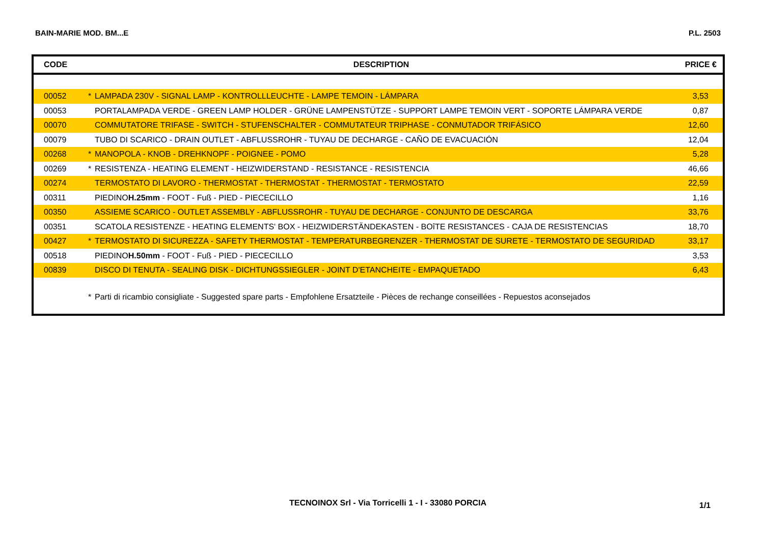BAIN-MARIE MOD. BM...E P.L. 2503
| CODE | | DESCRIPTION | PRICE € |
| --- | --- | --- | --- |
| 00052 | * | LAMPADA 230V - SIGNAL LAMP - KONTROLLLEUCHTE - LAMPE TEMOIN - LÁMPARA | 3,53 |
| 00053 | | PORTALAMPADA VERDE - GREEN LAMP HOLDER - GRÜNE LAMPENSTÜTZE - SUPPORT LAMPE TEMOIN VERT - SOPORTE LÁMPARA VERDE | 0,87 |
| 00070 | | COMMUTATORE TRIFASE - SWITCH - STUFENSCHALTER - COMMUTATEUR TRIPHASE - CONMUTADOR TRIFÁSICO | 12,60 |
| 00079 | | TUBO DI SCARICO - DRAIN OUTLET - ABFLUSSROHR - TUYAU DE DECHARGE - CAÑO DE EVACUACIÓN | 12,04 |
| 00268 | * | MANOPOLA - KNOB - DREHKNOPF - POIGNEE - POMO | 5,28 |
| 00269 | * | RESISTENZA - HEATING ELEMENT - HEIZWIDERSTAND - RESISTANCE - RESISTENCIA | 46,66 |
| 00274 | | TERMOSTATO DI LAVORO - THERMOSTAT - THERMOSTAT - THERMOSTAT - TERMOSTATO | 22,59 |
| 00311 | | PIEDINO H.25mm - FOOT - Fuß - PIED - PIECECILLO | 1,16 |
| 00350 | | ASSIEME SCARICO - OUTLET ASSEMBLY - ABFLUSSROHR - TUYAU DE DECHARGE - CONJUNTO DE DESCARGA | 33,76 |
| 00351 | | SCATOLA RESISTENZE - HEATING ELEMENTS' BOX - HEIZWIDERSTÄNDEKASTEN - BOîTE RESISTANCES - CAJA DE RESISTENCIAS | 18,70 |
| 00427 | * | TERMOSTATO DI SICUREZZA - SAFETY THERMOSTAT - TEMPERATURBEGRENZER - THERMOSTAT DE SURETE - TERMOSTATO DE SEGURIDAD | 33,17 |
| 00518 | | PIEDINO H.50mm - FOOT - Fuß - PIED - PIECECILLO | 3,53 |
| 00839 | | DISCO DI TENUTA - SEALING DISK - DICHTUNGSSIEGLER - JOINT D'ETANCHEITE - EMPAQUETADO | 6,43 |
| | * | Parti di ricambio consigliate - Suggested spare parts - Empfohlene Ersatzteile - Pièces de rechange conseillées - Repuestos aconsejados | |
TECNOINOX Srl - Via Torricelli 1 - I - 33080 PORCIA
1/1